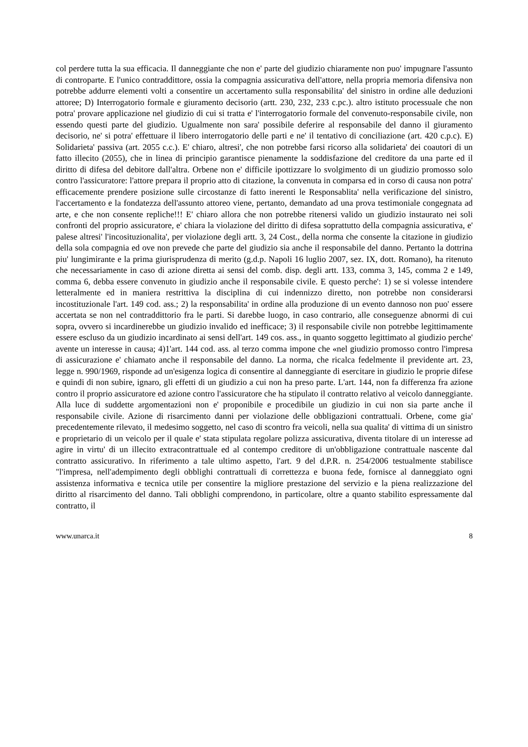col perdere tutta la sua efficacia. Il danneggiante che non e' parte del giudizio chiaramente non puo' impugnare l'assunto di controparte. E l'unico contraddittore, ossia la compagnia assicurativa dell'attore, nella propria memoria difensiva non potrebbe addurre elementi volti a consentire un accertamento sulla responsabilita' del sinistro in ordine alle deduzioni attoree; D) Interrogatorio formale e giuramento decisorio (artt. 230, 232, 233 c.pc.). altro istituto processuale che non potra' provare applicazione nel giudizio di cui si tratta e' l'interrogatorio formale del convenuto-responsabile civile, non essendo questi parte del giudizio. Ugualmente non sara' possibile deferire al responsabile del danno il giuramento decisorio, ne' si potra' effettuare il libero interrogatorio delle parti e ne' il tentativo di conciliazione (art. 420 c.p.c). E) Solidarieta' passiva (art. 2055 c.c.). E' chiaro, altresi', che non potrebbe farsi ricorso alla solidarieta' dei coautori di un fatto illecito (2055), che in linea di principio garantisce pienamente la soddisfazione del creditore da una parte ed il diritto di difesa del debitore dall'altra. Orbene non e' difficile ipottizzare lo svolgimento di un giudizio promosso solo contro l'assicuratore: l'attore prepara il proprio atto di citazione, la convenuta in comparsa ed in corso di causa non potra' efficacemente prendere posizione sulle circostanze di fatto inerenti le Responsablita' nella verificazione del sinistro, l'accertamento e la fondatezza dell'assunto attoreo viene, pertanto, demandato ad una prova testimoniale congegnata ad arte, e che non consente repliche!!! E' chiaro allora che non potrebbe ritenersi valido un giudizio instaurato nei soli confronti del proprio assicuratore, e' chiara la violazione del diritto di difesa soprattutto della compagnia assicurativa, e' palese altresi' l'incosituzionalita', per violazione degli artt. 3, 24 Cost., della norma che consente la citazione in giudizio della sola compagnia ed ove non prevede che parte del giudizio sia anche il responsabile del danno. Pertanto la dottrina piu' lungimirante e la prima giurisprudenza di merito (g.d.p. Napoli 16 luglio 2007, sez. IX, dott. Romano), ha ritenuto che necessariamente in caso di azione diretta ai sensi del comb. disp. degli artt. 133, comma 3, 145, comma 2 e 149, comma 6, debba essere convenuto in giudizio anche il responsabile civile. E questo perche': 1) se si volesse intendere letteralmente ed in maniera restrittiva la disciplina di cui indennizzo diretto, non potrebbe non considerarsi incostituzionale l'art. 149 cod. ass.; 2) la responsabilita' in ordine alla produzione di un evento dannoso non puo' essere accertata se non nel contraddittorio fra le parti. Si darebbe luogo, in caso contrario, alle conseguenze abnormi di cui sopra, ovvero si incardinerebbe un giudizio invalido ed inefficace; 3) il responsabile civile non potrebbe legittimamente essere escluso da un giudizio incardinato ai sensi dell'art. 149 cos. ass., in quanto soggetto legittimato al giudizio perche' avente un interesse in causa; 4)1'art. 144 cod. ass. al terzo comma impone che «nel giudizio promosso contro l'impresa di assicurazione e' chiamato anche il responsabile del danno. La norma, che ricalca fedelmente il previdente art. 23, legge n. 990/1969, risponde ad un'esigenza logica di consentire al danneggiante di esercitare in giudizio le proprie difese e quindi di non subire, ignaro, gli effetti di un giudizio a cui non ha preso parte. L'art. 144, non fa differenza fra azione contro il proprio assicuratore ed azione contro l'assicuratore che ha stipulato il contratto relativo al veicolo danneggiante. Alla luce di suddette argomentazioni non e' proponibile e procedibile un giudizio in cui non sia parte anche il responsabile civile. Azione di risarcimento danni per violazione delle obbligazioni contrattuali. Orbene, come gia' precedentemente rilevato, il medesimo soggetto, nel caso di scontro fra veicoli, nella sua qualita' di vittima di un sinistro e proprietario di un veicolo per il quale e' stata stipulata regolare polizza assicurativa, diventa titolare di un interesse ad agire in virtu' di un illecito extracontrattuale ed al contempo creditore di un'obbligazione contrattuale nascente dal contratto assicurativo. In riferimento a tale ultimo aspetto, l'art. 9 del d.P.R. n. 254/2006 testualmente stabilisce "l'impresa, nell'adempimento degli obblighi contrattuali di correttezza e buona fede, fornisce al danneggiato ogni assistenza informativa e tecnica utile per consentire la migliore prestazione del servizio e la piena realizzazione del diritto al risarcimento del danno. Tali obblighi comprendono, in particolare, oltre a quanto stabilito espressamente dal contratto, il
www.unarca.it 8